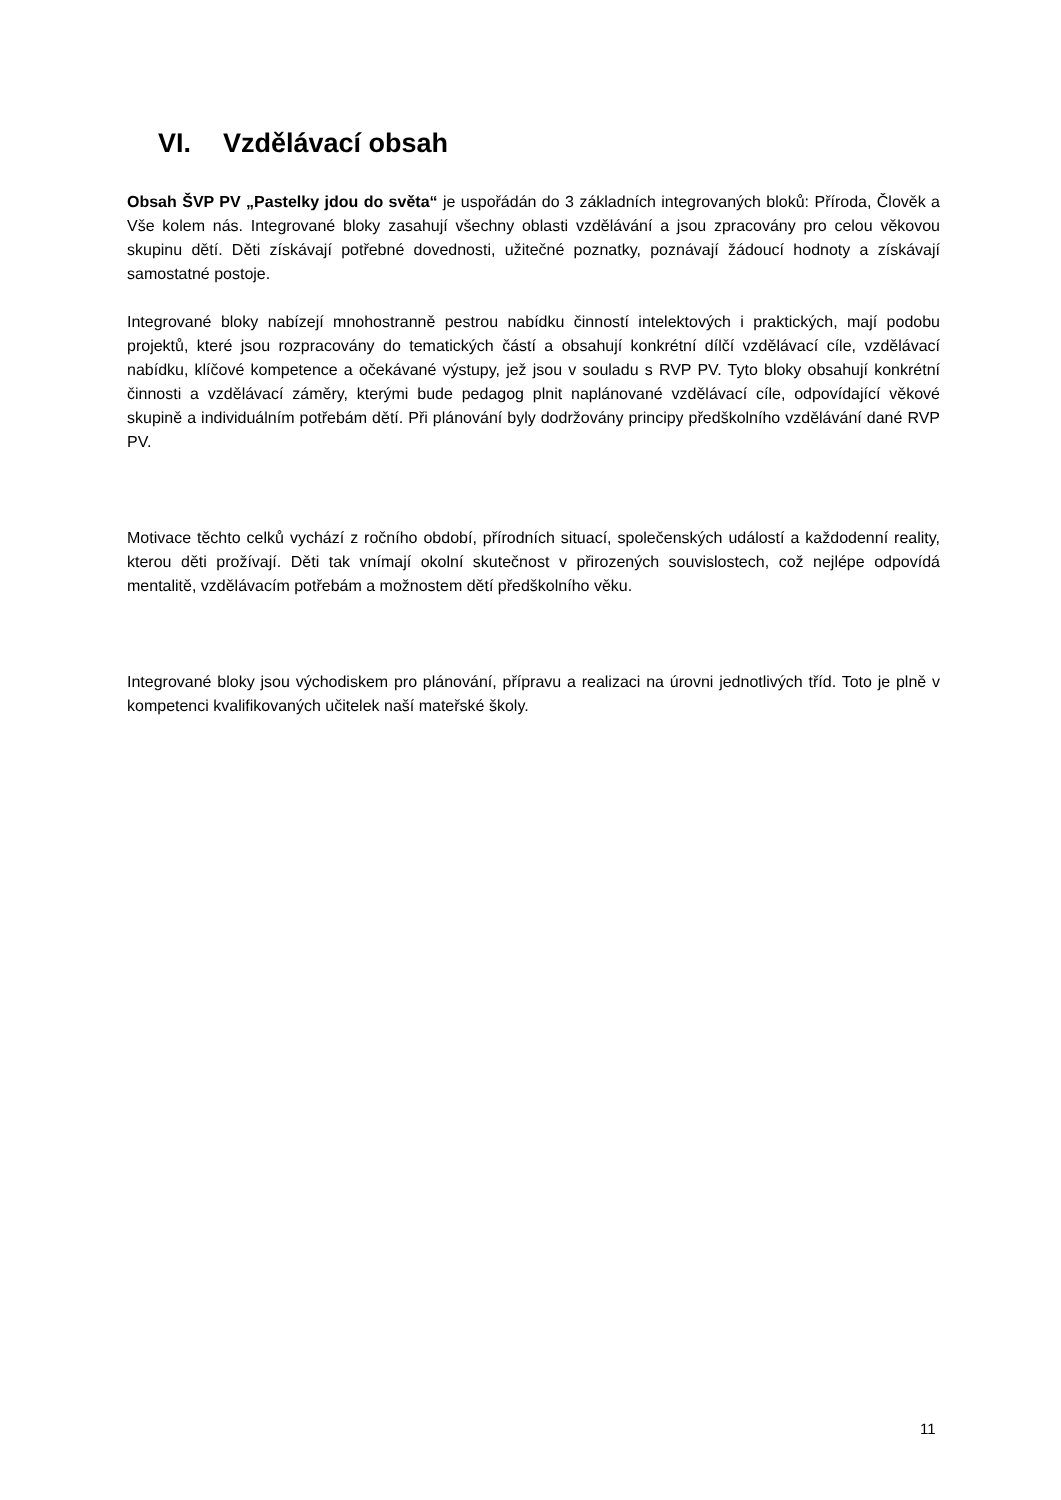VI. Vzdělávací obsah
Obsah ŠVP PV „Pastelky jdou do světa“ je uspořádán do 3 základních integrovaných bloků: Příroda, Člověk a Vše kolem nás. Integrované bloky zasahují všechny oblasti vzdělávání a jsou zpracovány pro celou věkovou skupinu dětí. Děti získávají potřebné dovednosti, užitečné poznatky, poznávají žádoucí hodnoty a získávají samostatné postoje.
Integrované bloky nabízejí mnohostranně pestrou nabídku činností intelektových i praktických, mají podobu projektů, které jsou rozpracovány do tematických částí a obsahují konkrétní dílčí vzdělávací cíle, vzdělávací nabídku, klíčové kompetence a očekávané výstupy, jež jsou v souladu s RVP PV. Tyto bloky obsahují konkrétní činnosti a vzdělávací záměry, kterými bude pedagog plnit naplánované vzdělávací cíle, odpovídající věkové skupině a individuálním potřebám dětí. Při plánování byly dodržovány principy předškolního vzdělávání dané RVP PV.
Motivace těchto celků vychází z ročního období, přírodních situací, společenských událostí a každodenní reality, kterou děti prožívají. Děti tak vnímají okolní skutečnost v přirozených souvislostech, což nejlépe odpovídá mentalitě, vzdělávacím potřebám a možnostem dětí předškolního věku.
Integrované bloky jsou východiskem pro plánování, přípravu a realizaci na úrovni jednotlivých tříd. Toto je plně v kompetenci kvalifikovaných učitelek naší mateřské školy.
11